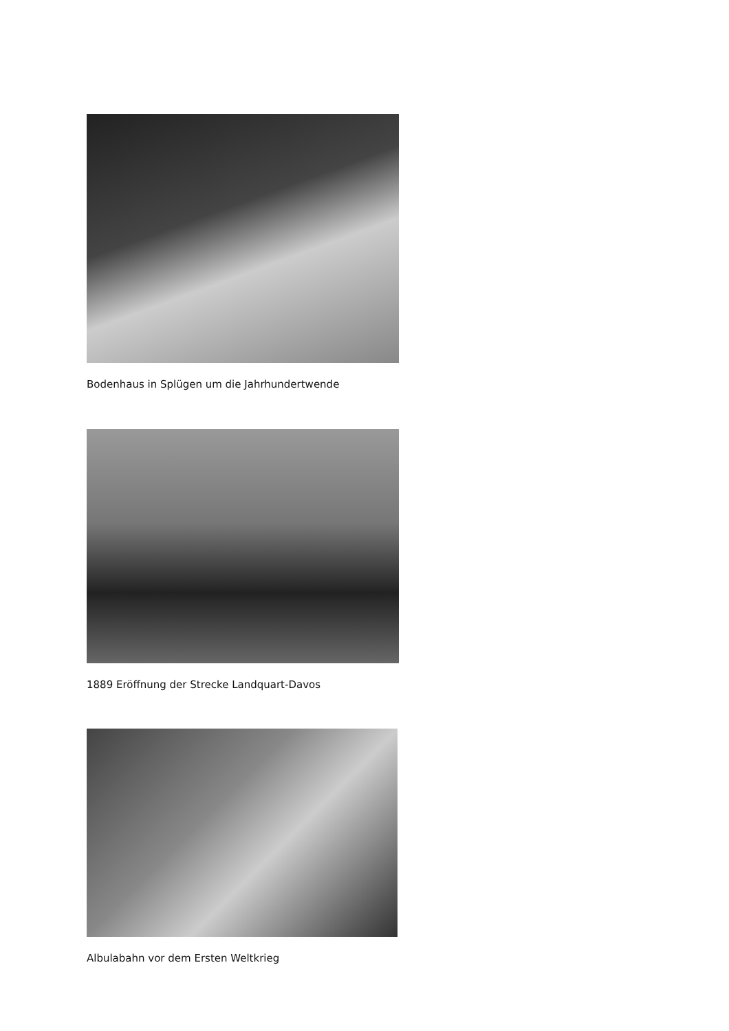Bodenhaus in Splügen um die Jahrhundertwende
1889 Eröffnung der Strecke Landquart-Davos
Albulabahn vor dem Ersten Weltkrieg